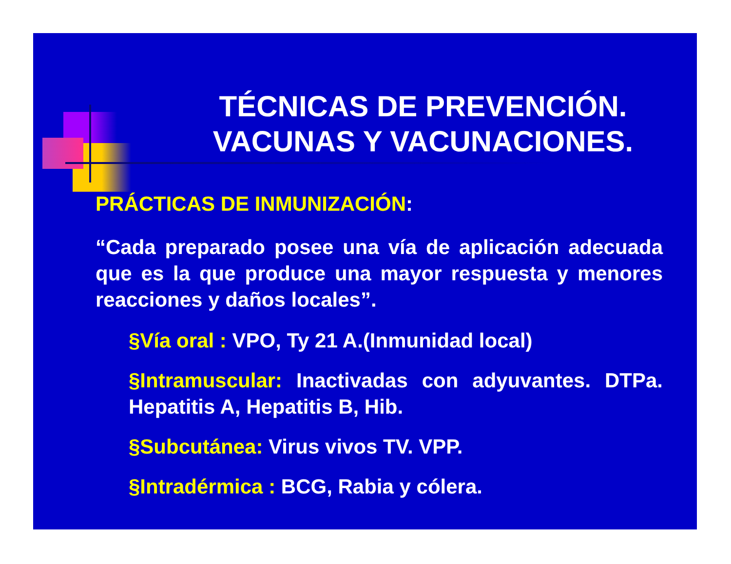TÉCNICAS DE PREVENCIÓN. VACUNAS Y VACUNACIONES.
PRÁCTICAS DE INMUNIZACIÓN:
“Cada preparado posee una vía de aplicación adecuada que es la que produce una mayor respuesta y menores reacciones y daños locales”.
§Vía oral : VPO, Ty 21 A.(Inmunidad local)
§Intramuscular: Inactivadas con adyuvantes. DTPa. Hepatitis A, Hepatitis B, Hib.
§Subcutánea: Virus vivos TV. VPP.
§Intradérmica : BCG, Rabia y cólera.